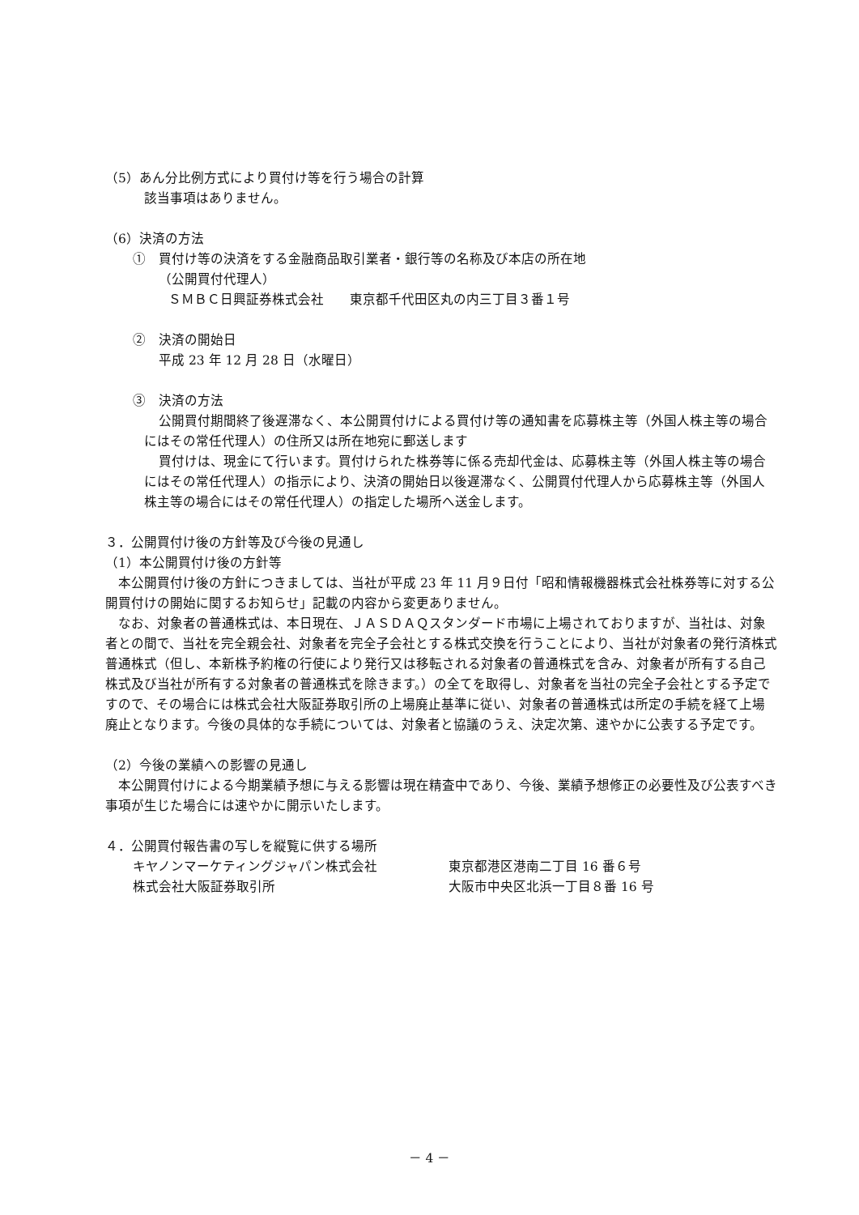（5）あん分比例方式により買付け等を行う場合の計算
該当事項はありません。
（6）決済の方法
①　買付け等の決済をする金融商品取引業者・銀行等の名称及び本店の所在地
（公開買付代理人）
ＳＭＢＣ日興証券株式会社　　東京都千代田区丸の内三丁目３番１号
②　決済の開始日
平成 23 年 12 月 28 日（水曜日）
③　決済の方法
公開買付期間終了後遅滞なく、本公開買付けによる買付け等の通知書を応募株主等（外国人株主等の場合にはその常任代理人）の住所又は所在地宛に郵送します
買付けは、現金にて行います。買付けられた株券等に係る売却代金は、応募株主等（外国人株主等の場合にはその常任代理人）の指示により、決済の開始日以後遅滞なく、公開買付代理人から応募株主等（外国人株主等の場合にはその常任代理人）の指定した場所へ送金します。
３．公開買付け後の方針等及び今後の見通し
（1）本公開買付け後の方針等
本公開買付け後の方針につきましては、当社が平成 23 年 11 月９日付「昭和情報機器株式会社株券等に対する公開買付けの開始に関するお知らせ」記載の内容から変更ありません。
なお、対象者の普通株式は、本日現在、ＪＡＳＤＡＱスタンダード市場に上場されておりますが、当社は、対象者との間で、当社を完全親会社、対象者を完全子会社とする株式交換を行うことにより、当社が対象者の発行済株式普通株式（但し、本新株予約権の行使により発行又は移転される対象者の普通株式を含み、対象者が所有する自己株式及び当社が所有する対象者の普通株式を除きます。）の全てを取得し、対象者を当社の完全子会社とする予定ですので、その場合には株式会社大阪証券取引所の上場廃止基準に従い、対象者の普通株式は所定の手続を経て上場廃止となります。今後の具体的な手続については、対象者と協議のうえ、決定次第、速やかに公表する予定です。
（2）今後の業績への影響の見通し
本公開買付けによる今期業績予想に与える影響は現在精査中であり、今後、業績予想修正の必要性及び公表すべき事項が生じた場合には速やかに開示いたします。
４．公開買付報告書の写しを縦覧に供する場所
キヤノンマーケティングジャパン株式会社 東京都港区港南二丁目 16 番６号
株式会社大阪証券取引所 大阪市中央区北浜一丁目８番 16 号
－ 4 －